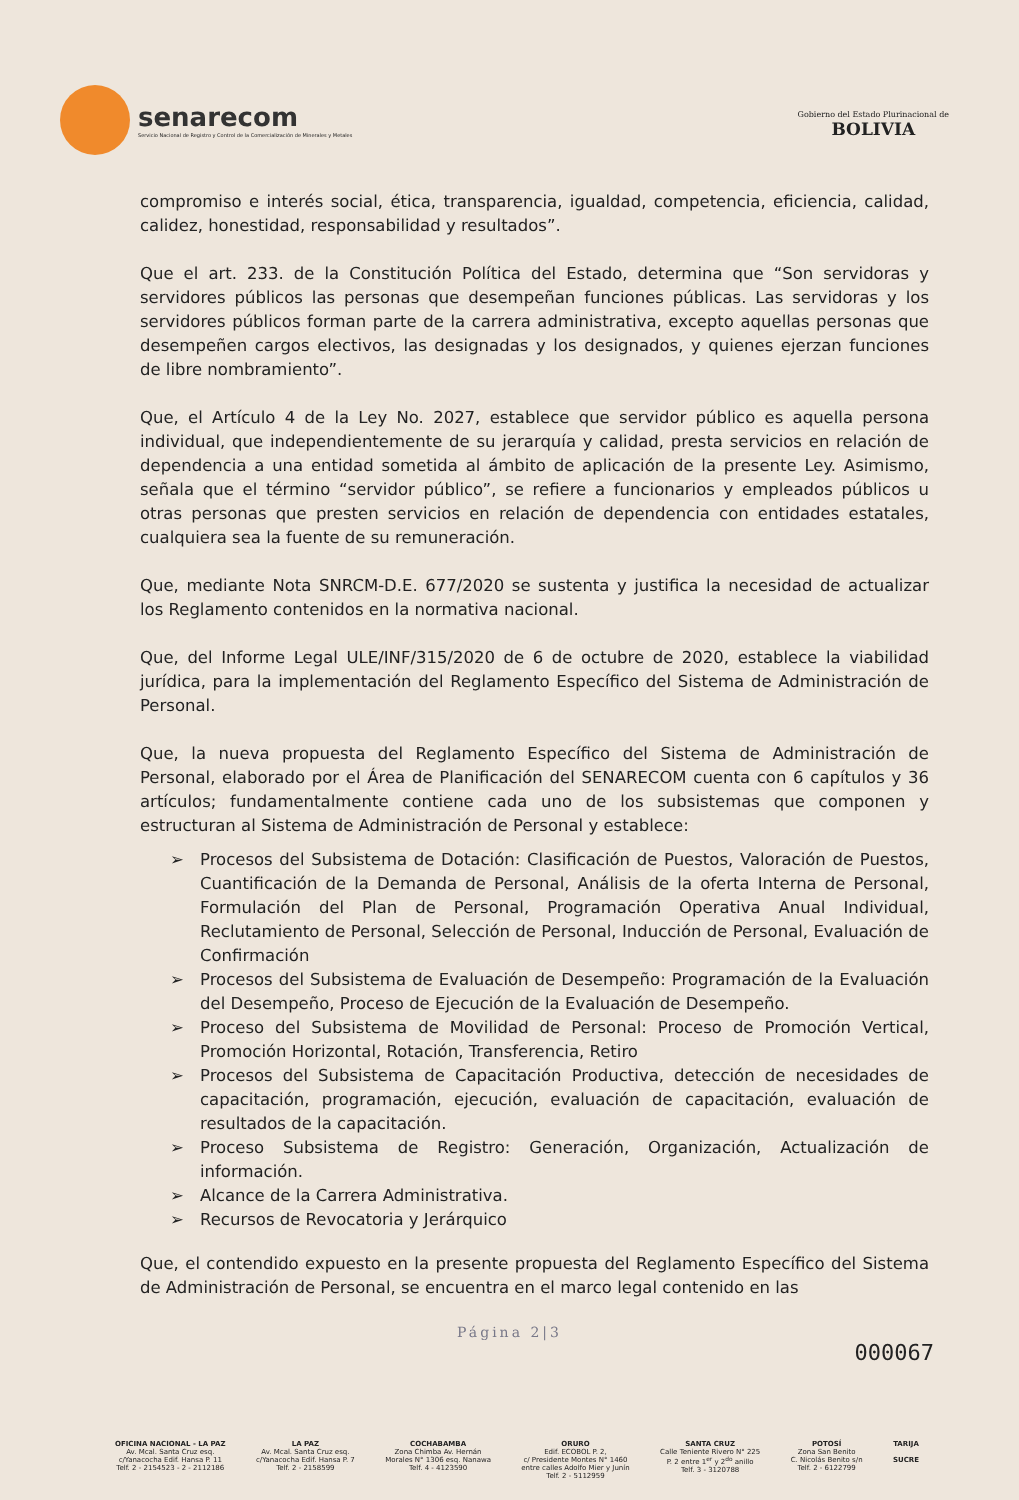senarecom
Servicio Nacional de Registro y Control de la Comercialización de Minerales y Metales
Gobierno del Estado Plurinacional de
BOLIVIA
compromiso e interés social, ética, transparencia, igualdad, competencia, eficiencia, calidad, calidez, honestidad, responsabilidad y resultados”.
Que el art. 233. de la Constitución Política del Estado, determina que “Son servidoras y servidores públicos las personas que desempeñan funciones públicas. Las servidoras y los servidores públicos forman parte de la carrera administrativa, excepto aquellas personas que desempeñen cargos electivos, las designadas y los designados, y quienes ejerzan funciones de libre nombramiento”.
Que, el Artículo 4 de la Ley No. 2027, establece que servidor público es aquella persona individual, que independientemente de su jerarquía y calidad, presta servicios en relación de dependencia a una entidad sometida al ámbito de aplicación de la presente Ley. Asimismo, señala que el término “servidor público”, se refiere a funcionarios y empleados públicos u otras personas que presten servicios en relación de dependencia con entidades estatales, cualquiera sea la fuente de su remuneración.
Que, mediante Nota SNRCM-D.E. 677/2020 se sustenta y justifica la necesidad de actualizar los Reglamento contenidos en la normativa nacional.
Que, del Informe Legal ULE/INF/315/2020 de 6 de octubre de 2020, establece la viabilidad jurídica, para la implementación del Reglamento Específico del Sistema de Administración de Personal.
Que, la nueva propuesta del Reglamento Específico del Sistema de Administración de Personal, elaborado por el Área de Planificación del SENARECOM cuenta con 6 capítulos y 36 artículos; fundamentalmente contiene cada uno de los subsistemas que componen y estructuran al Sistema de Administración de Personal y establece:
➢ Procesos del Subsistema de Dotación: Clasificación de Puestos, Valoración de Puestos, Cuantificación de la Demanda de Personal, Análisis de la oferta Interna de Personal, Formulación del Plan de Personal, Programación Operativa Anual Individual, Reclutamiento de Personal, Selección de Personal, Inducción de Personal, Evaluación de Confirmación
➢ Procesos del Subsistema de Evaluación de Desempeño: Programación de la Evaluación del Desempeño, Proceso de Ejecución de la Evaluación de Desempeño.
➢ Proceso del Subsistema de Movilidad de Personal: Proceso de Promoción Vertical, Promoción Horizontal, Rotación, Transferencia, Retiro
➢ Procesos del Subsistema de Capacitación Productiva, detección de necesidades de capacitación, programación, ejecución, evaluación de capacitación, evaluación de resultados de la capacitación.
➢ Proceso Subsistema de Registro: Generación, Organización, Actualización de información.
➢ Alcance de la Carrera Administrativa.
➢ Recursos de Revocatoria y Jerárquico
Que, el contendido expuesto en la presente propuesta del Reglamento Específico del Sistema de Administración de Personal, se encuentra en el marco legal contenido en las
Página 2|3
000067
OFICINA NACIONAL - LA PAZ
Av. Mcal. Santa Cruz esq.
c/Yanacocha Edif. Hansa P. 11
Telf. 2 - 2154523 - 2 - 2112186
LA PAZ
Av. Mcal. Santa Cruz esq.
c/Yanacocha Edif. Hansa P. 7
Telf. 2 - 2158599
COCHABAMBA
Zona Chimba Av. Hernán
Morales N° 1306 esq. Nanawa
Telf. 4 - 4123590
ORURO
Edif. ECOBOL P. 2,
c/ Presidente Montes N° 1460
entre calles Adolfo Mier y Junín
Telf. 2 - 5112959
SANTA CRUZ
Calle Teniente Rivero N° 225
P. 2 entre 1<sup>er</sup> y 2<sup>do</sup> anillo
Telf. 3 - 3120788
POTOSÍ
Zona San Benito
C. Nicolás Benito s/n
Telf. 2 - 6122799
TARIJA
SUCRE